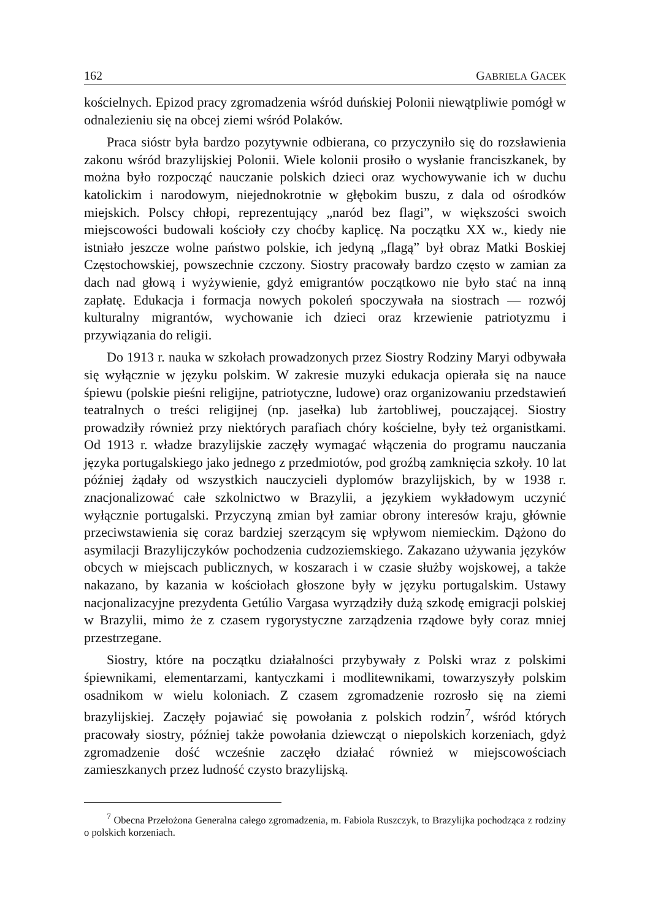162 GABRIELA GACEK
kościelnych. Epizod pracy zgromadzenia wśród duńskiej Polonii niewątpliwie pomógł w odnalezieniu się na obcej ziemi wśród Polaków.
Praca sióstr była bardzo pozytywnie odbierana, co przyczyniło się do rozsławienia zakonu wśród brazylijskiej Polonii. Wiele kolonii prosiło o wysłanie franciszkanek, by można było rozpocząć nauczanie polskich dzieci oraz wychowywanie ich w duchu katolickim i narodowym, niejednokrotnie w głębokim buszu, z dala od ośrodków miejskich. Polscy chłopi, reprezentujący „naród bez flagi”, w większości swoich miejscowości budowali kościoły czy choćby kaplicę. Na początku XX w., kiedy nie istniało jeszcze wolne państwo polskie, ich jedyną „flagą” był obraz Matki Boskiej Częstochowskiej, powszechnie czczony. Siostry pracowały bardzo często w zamian za dach nad głową i wyżywienie, gdyż emigrantów początkowo nie było stać na inną zapłatę. Edukacja i formacja nowych pokoleń spoczywała na siostrach — rozwój kulturalny migrantów, wychowanie ich dzieci oraz krzewienie patriotyzmu i przywiązania do religii.
Do 1913 r. nauka w szkołach prowadzonych przez Siostry Rodziny Maryi odbywała się wyłącznie w języku polskim. W zakresie muzyki edukacja opierała się na nauce śpiewu (polskie pieśni religijne, patriotyczne, ludowe) oraz organizowaniu przedstawień teatralnych o treści religijnej (np. jasełka) lub żartobliwej, pouczającej. Siostry prowadziły również przy niektórych parafiach chóry kościelne, były też organistkami. Od 1913 r. władze brazylijskie zaczęły wymagać włączenia do programu nauczania języka portugalskiego jako jednego z przedmiotów, pod groźbą zamknięcia szkoły. 10 lat później żądały od wszystkich nauczycieli dyplomów brazylijskich, by w 1938 r. znacjonalizować całe szkolnictwo w Brazylii, a językiem wykładowym uczynić wyłącznie portugalski. Przyczyną zmian był zamiar obrony interesów kraju, głównie przeciwstawienia się coraz bardziej szerzącym się wpływom niemieckim. Dążono do asymilacji Brazylijczyków pochodzenia cudzoziemskiego. Zakazano używania języków obcych w miejscach publicznych, w koszarach i w czasie służby wojskowej, a także nakazano, by kazania w kościołach głoszone były w języku portugalskim. Ustawy nacjonalizacyjne prezydenta Getúlio Vargasa wyrządziły dużą szkodę emigracji polskiej w Brazylii, mimo że z czasem rygorystyczne zarządzenia rządowe były coraz mniej przestrzegane.
Siostry, które na początku działalności przybywały z Polski wraz z polskimi śpiewnikami, elementarzami, kantyczkami i modlitewnikami, towarzyszyły polskim osadnikom w wielu koloniach. Z czasem zgromadzenie rozrosło się na ziemi brazylijskiej. Zaczęły pojawiać się powołania z polskich rodzin<sup>7</sup>, wśród których pracowały siostry, później także powołania dziewcząt o niepolskich korzeniach, gdyż zgromadzenie dość wcześnie zaczęło działać również w miejscowościach zamieszkanych przez ludność czysto brazylijską.
<sup>7</sup> Obecna Przełożona Generalna całego zgromadzenia, m. Fabiola Ruszczyk, to Brazylijka pochodząca z rodziny o polskich korzeniach.